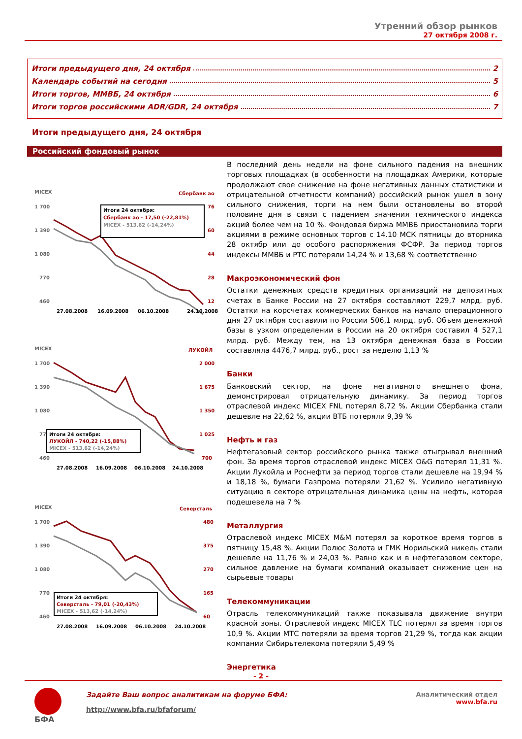Утренний обзор рынков
27 октября 2008 г.
Итоги предыдущего дня, 24 октября 2
Календарь событий на сегодня 5
Итоги торгов, ММВБ, 24 октября 6
Итоги торгов российскими ADR/GDR, 24 октября 7
Итоги предыдущего дня, 24 октября
Российский фондовый рынок
MICEX
Сбербанк ао
1 700
1 390
1 080
770
460
76
60
44
28
12
Итоги 24 октября:
Сбербанк ао - 17,50 (-22,81%)
MICEX - 513,62 (-14,24%)
27.08.2008
16.09.2008
06.10.2008
24.10.2008
MICEX
ЛУКОЙЛ
1 700
1 390
1 080
770
460
2 000
1 675
1 350
1 025
700
Итоги 24 октября:
ЛУКОЙЛ - 740,22 (-15,88%)
MICEX - 513,62 (-14,24%)
27.08.2008
16.09.2008
06.10.2008
24.10.2008
MICEX
Северсталь
1 700
1 390
1 080
770
460
480
375
270
165
60
Итоги 24 октября:
Северсталь - 79,01 (-20,43%)
MICEX - 513,62 (-14,24%)
27.08.2008
16.09.2008
06.10.2008
24.10.2008
В последний день недели на фоне сильного падения на внешних торговых площадках (в особенности на площадках Америки, которые продолжают свое снижение на фоне негативных данных статистики и отрицательной отчетности компаний) российский рынок ушел в зону сильного снижения, торги на нем были остановлены во второй половине дня в связи с падением значения технического индекса акций более чем на 10 %. Фондовая биржа ММВБ приостановила торги акциями в режиме основных торгов с 14.10 МСК пятницы до вторника 28 октябр или до особого распоряжения ФСФР. За период торгов индексы ММВБ и РТС потеряли 14,24 % и 13,68 % соответственно
Макроэкономический фон
Остатки денежных средств кредитных организаций на депозитных счетах в Банке России на 27 октября составляют 229,7 млрд. руб. Остатки на корсчетах коммерческих банков на начало операционного дня 27 октября составили по России 506,1 млрд. руб. Объем денежной базы в узком определении в России на 20 октября составил 4 527,1 млрд. руб. Между тем, на 13 октября денежная база в России составляла 4476,7 млрд. руб., рост за неделю 1,13 %
Банки
Банковский сектор, на фоне негативного внешнего фона, демонстрировал отрицательную динамику. За период торгов отраслевой индекс MICEX FNL потерял 8,72 %. Акции Сбербанка стали дешевле на 22,62 %, акции ВТБ потеряли 9,39 %
Нефть и газ
Нефтегазовый сектор российского рынка также отыгрывал внешний фон. За время торгов отраслевой индекс MICEX O&G потерял 11,31 %. Акции Лукойла и Роснефти за период торгов стали дешевле на 19,94 % и 18,18 %, бумаги Газпрома потеряли 21,62 %. Усилило негативную ситуацию в секторе отрицательная динамика цены на нефть, которая подешевела на 7 %
Металлургия
Отраслевой индекс MICEX M&M потерял за короткое время торгов в пятницу 15,48 %. Акции Полюс Золота и ГМК Норильский никель стали дешевле на 11,76 % и 24,03 %. Равно как и в нефтегазовом секторе, сильное давление на бумаги компаний оказывает снижение цен на сырьевые товары
Телекоммуникации
Отрасль телекоммуникаций также показывала движение внутри красной зоны. Отраслевой индекс MICEX TLC потерял за время торгов 10,9 %. Акции МТС потеряли за время торгов 21,29 %, тогда как акции компании Сибирьтелекома потеряли 5,49 %
Энергетика
- 2 -
БФА
Задайте Ваш вопрос аналитикам на форуме БФА:
http://www.bfa.ru/bfaforum/
Аналитический отдел
www.bfa.ru